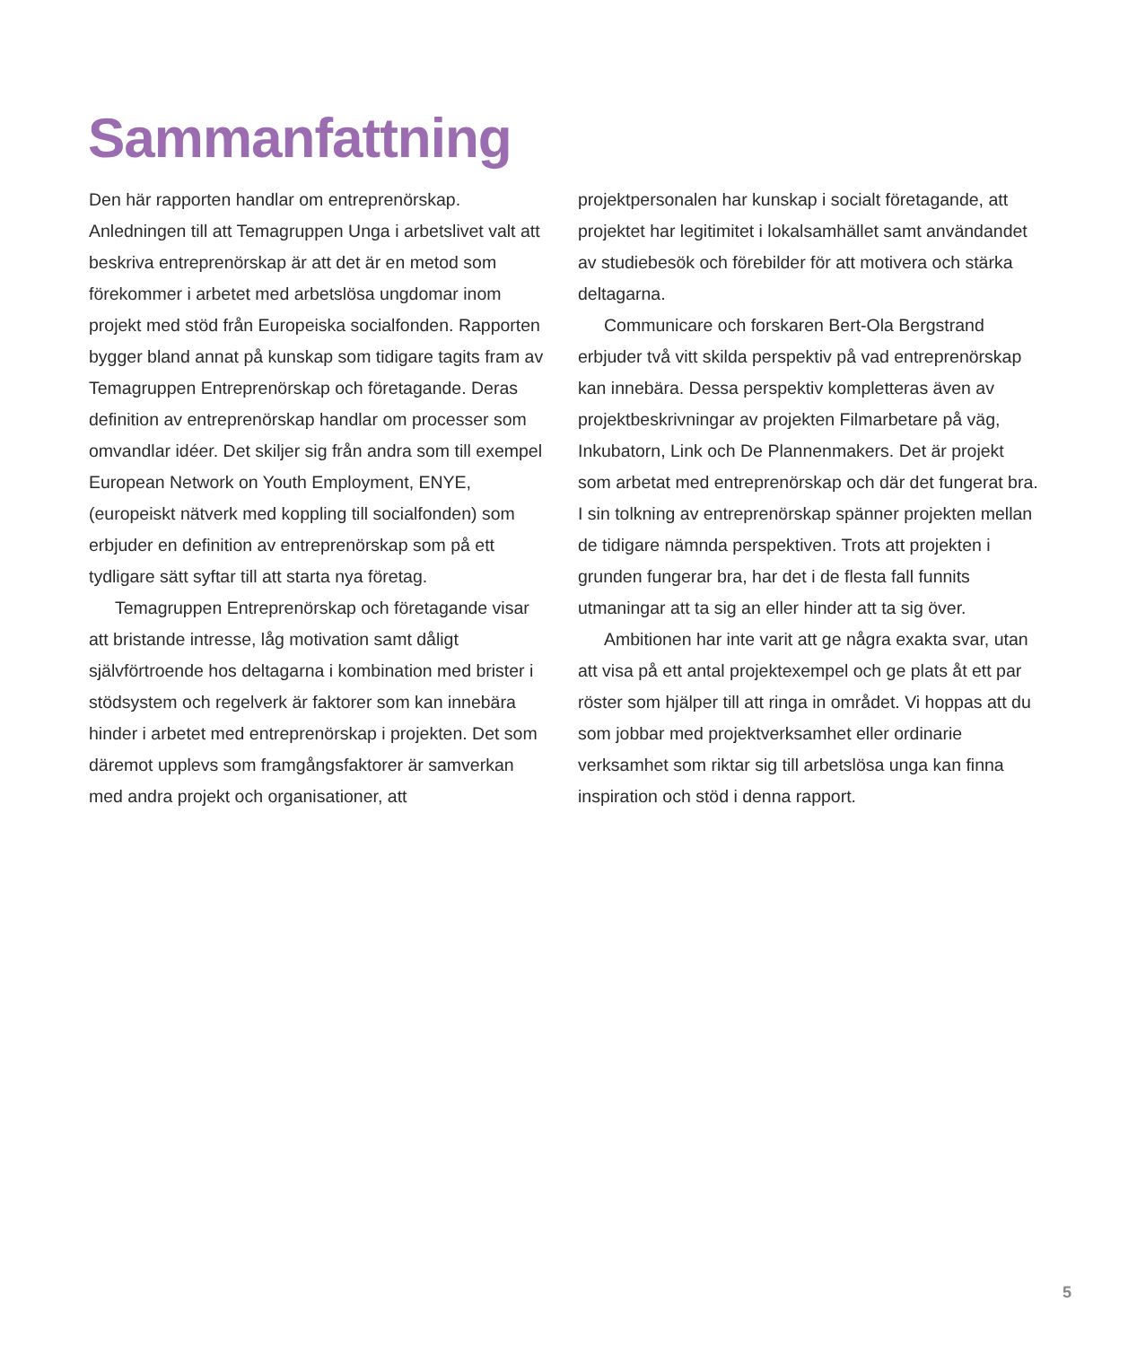Sammanfattning
Den här rapporten handlar om entreprenörskap. Anledningen till att Temagruppen Unga i arbetslivet valt att beskriva entreprenörskap är att det är en metod som förekommer i arbetet med arbetslösa ungdomar inom projekt med stöd från Europeiska socialfonden. Rapporten bygger bland annat på kunskap som tidigare tagits fram av Temagruppen Entreprenörskap och företagande. Deras definition av entreprenörskap handlar om processer som omvandlar idéer. Det skiljer sig från andra som till exempel European Network on Youth Employment, ENYE, (europeiskt nätverk med koppling till socialfonden) som erbjuder en definition av entreprenörskap som på ett tydligare sätt syftar till att starta nya företag.
Temagruppen Entreprenörskap och företagande visar att bristande intresse, låg motivation samt dåligt självförtroende hos deltagarna i kombination med brister i stödsystem och regelverk är faktorer som kan innebära hinder i arbetet med entreprenörskap i projekten. Det som däremot upplevs som framgångsfaktorer är samverkan med andra projekt och organisationer, att
projektpersonalen har kunskap i socialt företagande, att projektet har legitimitet i lokalsamhället samt användandet av studiebesök och förebilder för att motivera och stärka deltagarna.
Communicare och forskaren Bert-Ola Bergstrand erbjuder två vitt skilda perspektiv på vad entreprenörskap kan innebära. Dessa perspektiv kompletteras även av projektbeskrivningar av projekten Filmarbetare på väg, Inkubatorn, Link och De Plannenmakers. Det är projekt som arbetat med entreprenörskap och där det fungerat bra. I sin tolkning av entreprenörskap spänner projekten mellan de tidigare nämnda perspektiven. Trots att projekten i grunden fungerar bra, har det i de flesta fall funnits utmaningar att ta sig an eller hinder att ta sig över.
Ambitionen har inte varit att ge några exakta svar, utan att visa på ett antal projektexempel och ge plats åt ett par röster som hjälper till att ringa in området. Vi hoppas att du som jobbar med projektverksamhet eller ordinarie verksamhet som riktar sig till arbetslösa unga kan finna inspiration och stöd i denna rapport.
5